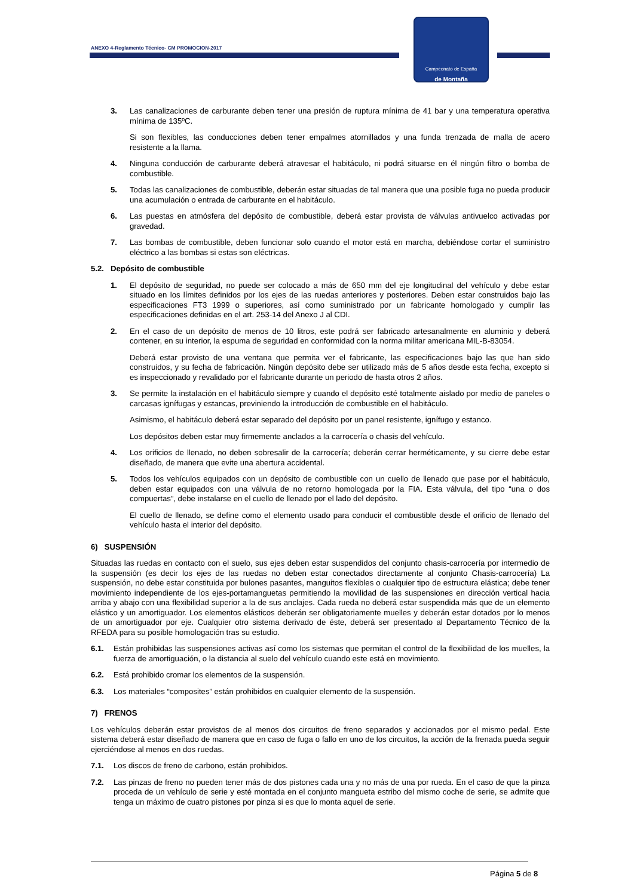ANEXO 4-Reglamento Técnico- CM PROMOCION-2017
Campeonato de España
de Montaña
3. Las canalizaciones de carburante deben tener una presión de ruptura mínima de 41 bar y una temperatura operativa mínima de 135ºC.
Si son flexibles, las conducciones deben tener empalmes atornillados y una funda trenzada de malla de acero resistente a la llama.
4. Ninguna conducción de carburante deberá atravesar el habitáculo, ni podrá situarse en él ningún filtro o bomba de combustible.
5. Todas las canalizaciones de combustible, deberán estar situadas de tal manera que una posible fuga no pueda producir una acumulación o entrada de carburante en el habitáculo.
6. Las puestas en atmósfera del depósito de combustible, deberá estar provista de válvulas antivuelco activadas por gravedad.
7. Las bombas de combustible, deben funcionar solo cuando el motor está en marcha, debiéndose cortar el suministro eléctrico a las bombas si estas son eléctricas.
5.2. Depósito de combustible
1. El depósito de seguridad, no puede ser colocado a más de 650 mm del eje longitudinal del vehículo y debe estar situado en los límites definidos por los ejes de las ruedas anteriores y posteriores. Deben estar construidos bajo las especificaciones FT3 1999 o superiores, así como suministrado por un fabricante homologado y cumplir las especificaciones definidas en el art. 253-14 del Anexo J al CDI.
2. En el caso de un depósito de menos de 10 litros, este podrá ser fabricado artesanalmente en aluminio y deberá contener, en su interior, la espuma de seguridad en conformidad con la norma militar americana MIL-B-83054.
Deberá estar provisto de una ventana que permita ver el fabricante, las especificaciones bajo las que han sido construidos, y su fecha de fabricación. Ningún depósito debe ser utilizado más de 5 años desde esta fecha, excepto si es inspeccionado y revalidado por el fabricante durante un periodo de hasta otros 2 años.
3. Se permite la instalación en el habitáculo siempre y cuando el depósito esté totalmente aislado por medio de paneles o carcasas ignífugas y estancas, previniendo la introducción de combustible en el habitáculo.
Asimismo, el habitáculo deberá estar separado del depósito por un panel resistente, ignífugo y estanco.
Los depósitos deben estar muy firmemente anclados a la carrocería o chasis del vehículo.
4. Los orificios de llenado, no deben sobresalir de la carrocería; deberán cerrar herméticamente, y su cierre debe estar diseñado, de manera que evite una abertura accidental.
5. Todos los vehículos equipados con un depósito de combustible con un cuello de llenado que pase por el habitáculo, deben estar equipados con una válvula de no retorno homologada por la FIA. Esta válvula, del tipo “una o dos compuertas”, debe instalarse en el cuello de llenado por el lado del depósito.
El cuello de llenado, se define como el elemento usado para conducir el combustible desde el orificio de llenado del vehículo hasta el interior del depósito.
6) SUSPENSIÓN
Situadas las ruedas en contacto con el suelo, sus ejes deben estar suspendidos del conjunto chasis-carrocería por intermedio de la suspensión (es decir los ejes de las ruedas no deben estar conectados directamente al conjunto Chasis-carrocería) La suspensión, no debe estar constituida por bulones pasantes, manguitos flexibles o cualquier tipo de estructura elástica; debe tener movimiento independiente de los ejes-portamanguetas permitiendo la movilidad de las suspensiones en dirección vertical hacia arriba y abajo con una flexibilidad superior a la de sus anclajes. Cada rueda no deberá estar suspendida más que de un elemento elástico y un amortiguador. Los elementos elásticos deberán ser obligatoriamente muelles y deberán estar dotados por lo menos de un amortiguador por eje. Cualquier otro sistema derivado de éste, deberá ser presentado al Departamento Técnico de la RFEDA para su posible homologación tras su estudio.
6.1. Están prohibidas las suspensiones activas así como los sistemas que permitan el control de la flexibilidad de los muelles, la fuerza de amortiguación, o la distancia al suelo del vehículo cuando este está en movimiento.
6.2. Está prohibido cromar los elementos de la suspensión.
6.3. Los materiales “composites” están prohibidos en cualquier elemento de la suspensión.
7) FRENOS
Los vehículos deberán estar provistos de al menos dos circuitos de freno separados y accionados por el mismo pedal. Este sistema deberá estar diseñado de manera que en caso de fuga o fallo en uno de los circuitos, la acción de la frenada pueda seguir ejerciéndose al menos en dos ruedas.
7.1. Los discos de freno de carbono, están prohibidos.
7.2. Las pinzas de freno no pueden tener más de dos pistones cada una y no más de una por rueda. En el caso de que la pinza proceda de un vehículo de serie y esté montada en el conjunto mangueta estribo del mismo coche de serie, se admite que tenga un máximo de cuatro pistones por pinza si es que lo monta aquel de serie.
Página 5 de 8